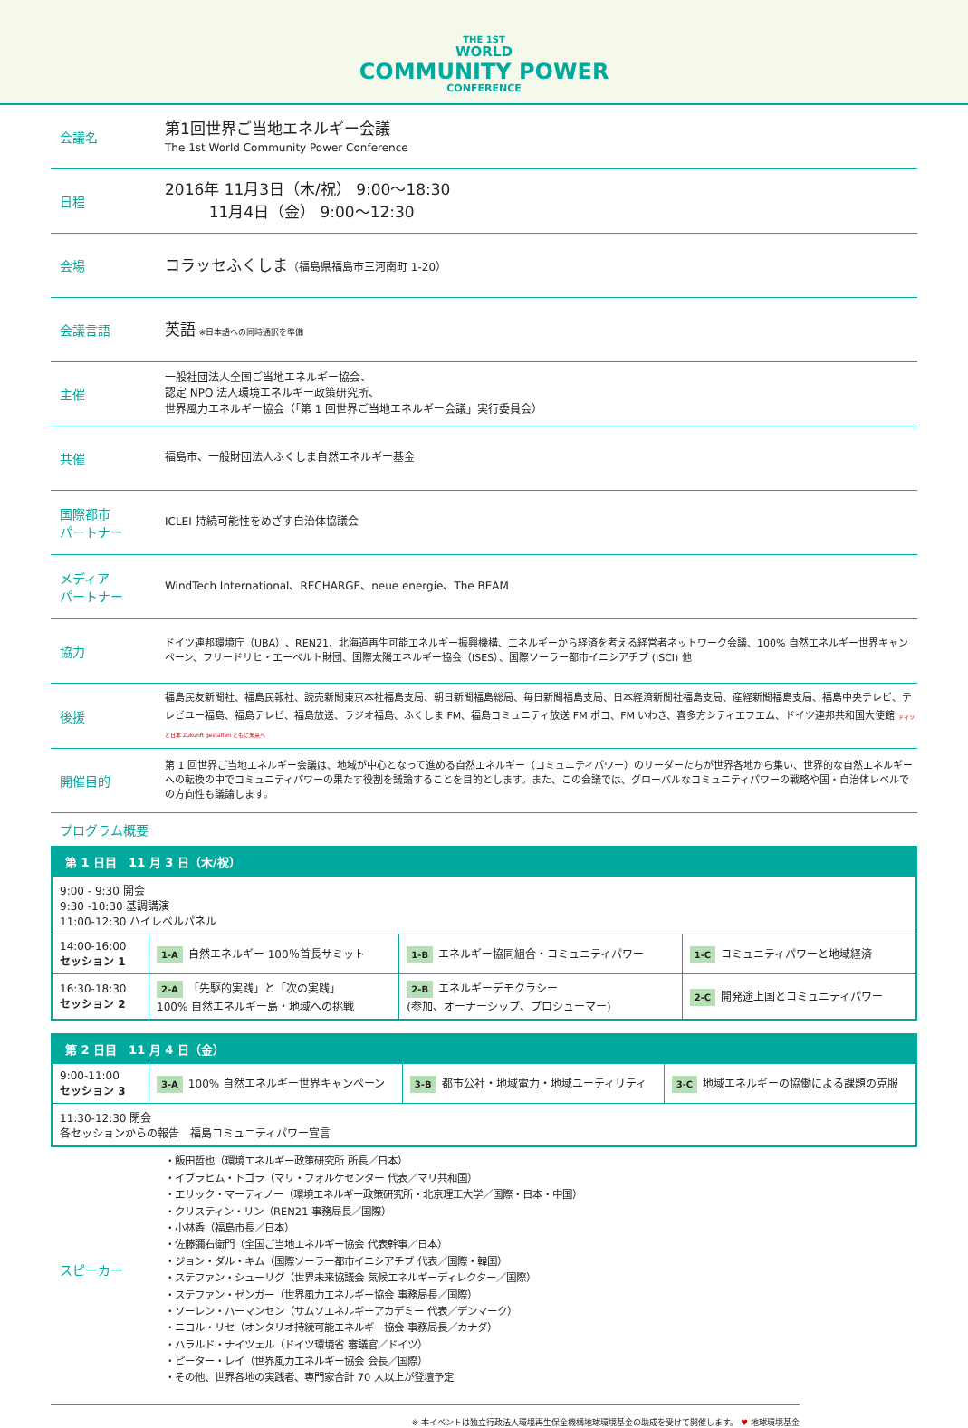THE 1ST
WORLD
COMMUNITY POWER
CONFERENCE
会議名
第1回世界ご当地エネルギー会議
The 1st World Community Power Conference
日程
2016年 11月3日（木/祝） 9:00～18:30
11月4日（金） 9:00～12:30
会場
コラッセふくしま（福島県福島市三河南町 1-20）
会議言語
英語 ※日本語への同時通訳を準備
主催
一般社団法人全国ご当地エネルギー協会、
認定 NPO 法人環境エネルギー政策研究所、
世界風力エネルギー協会（「第 1 回世界ご当地エネルギー会議」実行委員会）
共催
福島市、一般財団法人ふくしま自然エネルギー基金
国際都市
パートナー
ICLEI 持続可能性をめざす自治体協議会
メディア
パートナー
WindTech International、RECHARGE、neue energie、The BEAM
協力
ドイツ連邦環境庁（UBA）、REN21、北海道再生可能エネルギー振興機構、エネルギーから経済を考える経営者ネットワーク会議、100% 自然エネルギー世界キャンペーン、フリードリヒ・エーベルト財団、国際太陽エネルギー協会（ISES）、国際ソーラー都市イニシアチブ (ISCI) 他
後援
福島民友新聞社、福島民報社、読売新聞東京本社福島支局、朝日新聞福島総局、毎日新聞福島支局、日本経済新聞社福島支局、産経新聞福島支局、福島中央テレビ、テレビユー福島、福島テレビ、福島放送、ラジオ福島、ふくしま FM、福島コミュニティ放送 FM ポコ、FM いわき、喜多方シティエフエム、ドイツ連邦共和国大使館 ドイツと日本 Zukunft gestalten ともに未来へ
開催目的
第 1 回世界ご当地エネルギー会議は、地域が中心となって進める自然エネルギー（コミュニティパワー）のリーダーたちが世界各地から集い、世界的な自然エネルギーへの転換の中でコミュニティパワーの果たす役割を議論することを目的とします。また、この会議では、グローバルなコミュニティパワーの戦略や国・自治体レベルでの方向性も議論します。
プログラム概要
| 第 1 日目 11 月 3 日（木/祝） | | | |
| 9:00 - 9:30 開会 9:30 -10:30 基調講演 11:00-12:30 ハイレベルパネル | | | |
| 14:00-16:00 セッション 1 | 1-A 自然エネルギー 100％首長サミット | 1-B エネルギー協同組合・コミュニティパワー | 1-C コミュニティパワーと地域経済 |
| 16:30-18:30 セッション 2 | 2-A 「先駆的実践」と「次の実践」 100% 自然エネルギー島・地域への挑戦 | 2-B エネルギーデモクラシー (参加、オーナーシップ、プロシューマー) | 2-C 開発途上国とコミュニティパワー |
| 第 2 日目 11 月 4 日（金） | | | |
| 9:00-11:00 セッション 3 | 3-A 100% 自然エネルギー世界キャンペーン | 3-B 都市公社・地域電力・地域ユーティリティ | 3-C 地域エネルギーの協働による課題の克服 |
| 11:30-12:30 閉会 各セッションからの報告 福島コミュニティパワー宣言 | | | |
スピーカー
・飯田哲也（環境エネルギー政策研究所 所長／日本）
・イブラヒム・トゴラ（マリ・フォルケセンター 代表／マリ共和国）
・エリック・マーティノー（環境エネルギー政策研究所・北京理工大学／国際・日本・中国）
・クリスティン・リン（REN21 事務局長／国際）
・小林香（福島市長／日本）
・佐藤彌右衛門（全国ご当地エネルギー協会 代表幹事／日本）
・ジョン・ダル・キム（国際ソーラー都市イニシアチブ 代表／国際・韓国）
・ステファン・シューリグ（世界未来協議会 気候エネルギーディレクター／国際）
・ステファン・ゼンガー（世界風力エネルギー協会 事務局長／国際）
・ソーレン・ハーマンセン（サムソエネルギーアカデミー 代表／デンマーク）
・ニコル・リセ（オンタリオ持続可能エネルギー協会 事務局長／カナダ）
・ハラルド・ナイツェル（ドイツ環境省 審議官／ドイツ）
・ピーター・レイ（世界風力エネルギー協会 会長／国際）
・その他、世界各地の実践者、専門家合計 70 人以上が登壇予定
※ 本イベントは独立行政法人環境再生保全機構地球環境基金の助成を受けて開催します。 ♥ 地球環境基金